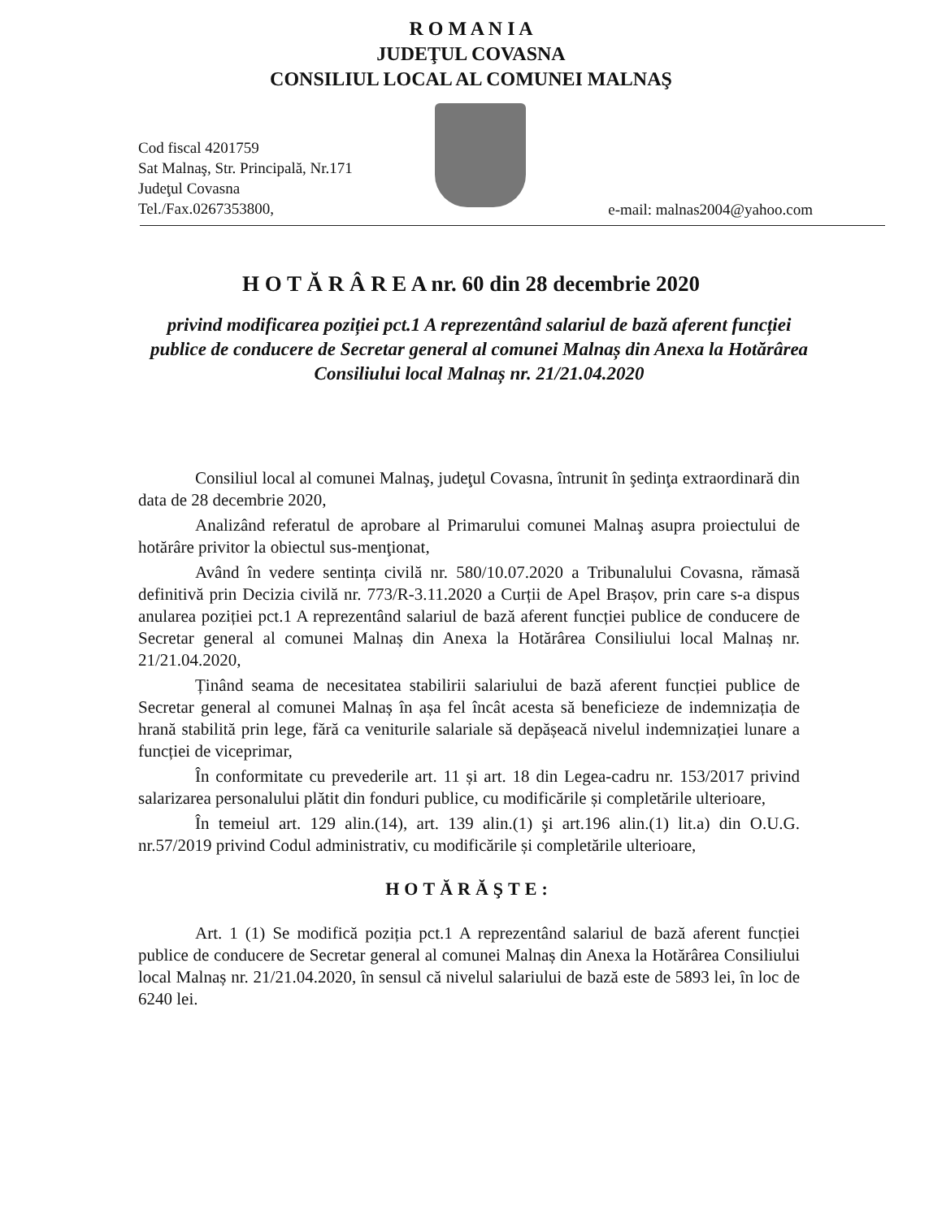R O M A N I A
JUDEŢUL COVASNA
CONSILIUL LOCAL AL COMUNEI MALNAŞ
Cod fiscal 4201759
Sat Malnaş, Str. Principală, Nr.171
Judeţul Covasna
Tel./Fax.0267353800,
e-mail: malnas2004@yahoo.com
H O T Ă R Â R E A nr. 60 din 28 decembrie 2020
privind modificarea poziției pct.1 A reprezentând salariul de bază aferent funcției publice de conducere de Secretar general al comunei Malnaș din Anexa la Hotărârea Consiliului local Malnaș nr. 21/21.04.2020
Consiliul local al comunei Malnaş, judeţul Covasna, întrunit în şedinţa extraordinară din data de 28 decembrie 2020,
Analizând referatul de aprobare al Primarului comunei Malnaş asupra proiectului de hotărâre privitor la obiectul sus-menţionat,
Având în vedere sentința civilă nr. 580/10.07.2020 a Tribunalului Covasna, rămasă definitivă prin Decizia civilă nr. 773/R-3.11.2020 a Curții de Apel Brașov, prin care s-a dispus anularea poziției pct.1 A reprezentând salariul de bază aferent funcției publice de conducere de Secretar general al comunei Malnaș din Anexa la Hotărârea Consiliului local Malnaș nr. 21/21.04.2020,
Ținând seama de necesitatea stabilirii salariului de bază aferent funcției publice de Secretar general al comunei Malnaș în așa fel încât acesta să beneficieze de indemnizația de hrană stabilită prin lege, fără ca veniturile salariale să depășeacă nivelul indemnizației lunare a funcției de viceprimar,
În conformitate cu prevederile art. 11 și art. 18 din Legea-cadru nr. 153/2017 privind salarizarea personalului plătit din fonduri publice, cu modificările și completările ulterioare,
În temeiul art. 129 alin.(14), art. 139 alin.(1) şi art.196 alin.(1) lit.a) din O.U.G. nr.57/2019 privind Codul administrativ, cu modificările și completările ulterioare,
HOTĂRĂŞTE:
Art. 1 (1) Se modifică poziția pct.1 A reprezentând salariul de bază aferent funcției publice de conducere de Secretar general al comunei Malnaș din Anexa la Hotărârea Consiliului local Malnaș nr. 21/21.04.2020, în sensul că nivelul salariului de bază este de 5893 lei, în loc de 6240 lei.